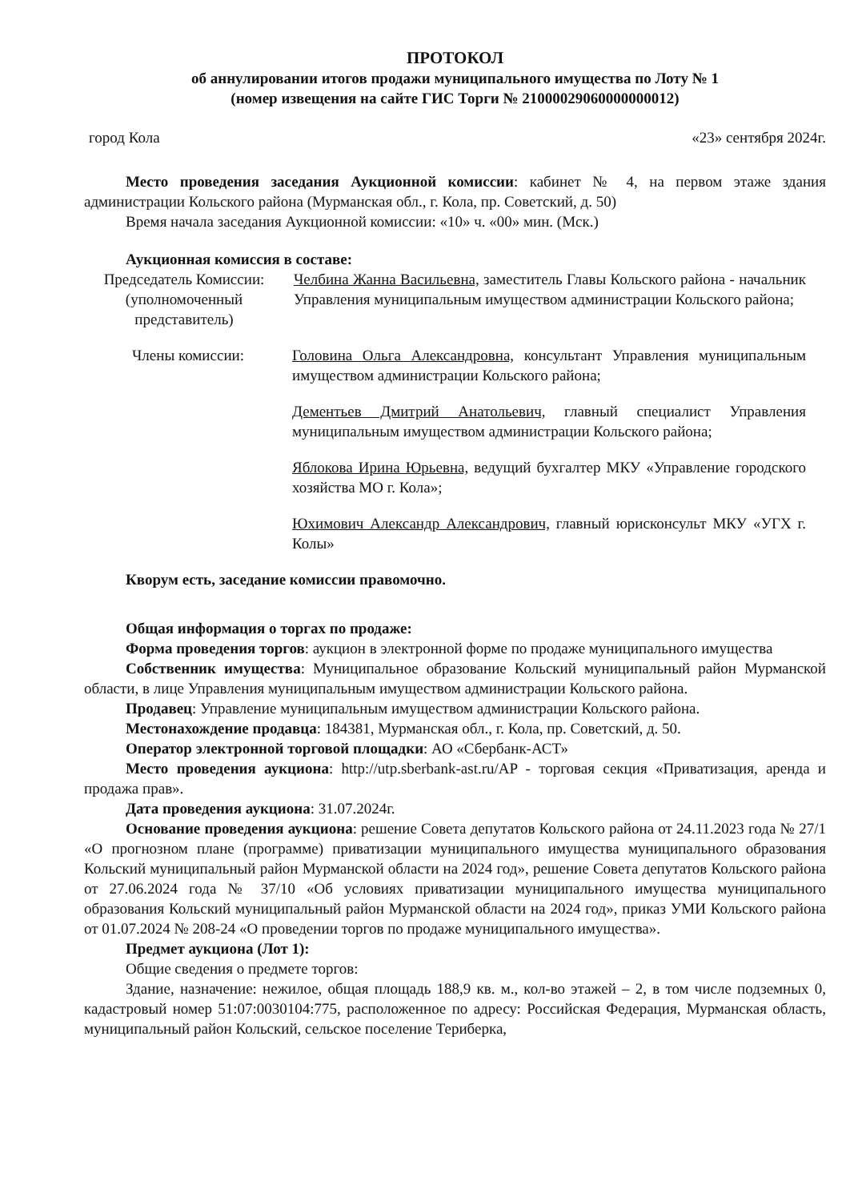ПРОТОКОЛ
об аннулировании итогов продажи муниципального имущества по Лоту № 1
(номер извещения на сайте ГИС Торги № 21000029060000000012)
город Кола «23» сентября 2024г.
Место проведения заседания Аукционной комиссии: кабинет № 4, на первом этаже здания администрации Кольского района (Мурманская обл., г. Кола, пр. Советский, д. 50)
Время начала заседания Аукционной комиссии: «10» ч. «00» мин. (Мск.)
Аукционная комиссия в составе:
Председатель Комиссии: (уполномоченный представитель)
Челбина Жанна Васильевна, заместитель Главы Кольского района - начальник Управления муниципальным имуществом администрации Кольского района;
Члены комиссии: Головина Ольга Александровна, консультант Управления муниципальным имуществом администрации Кольского района;
Дементьев Дмитрий Анатольевич, главный специалист Управления муниципальным имуществом администрации Кольского района;
Яблокова Ирина Юрьевна, ведущий бухгалтер МКУ «Управление городского хозяйства МО г. Кола»;
Юхимович Александр Александрович, главный юрисконсульт МКУ «УГХ г. Колы»
Кворум есть, заседание комиссии правомочно.
Общая информация о торгах по продаже:
Форма проведения торгов: аукцион в электронной форме по продаже муниципального имущества
Собственник имущества: Муниципальное образование Кольский муниципальный район Мурманской области, в лице Управления муниципальным имуществом администрации Кольского района.
Продавец: Управление муниципальным имуществом администрации Кольского района.
Местонахождение продавца: 184381, Мурманская обл., г. Кола, пр. Советский, д. 50.
Оператор электронной торговой площадки: АО «Сбербанк-АСТ»
Место проведения аукциона: http://utp.sberbank-ast.ru/AP - торговая секция «Приватизация, аренда и продажа прав».
Дата проведения аукциона: 31.07.2024г.
Основание проведения аукциона: решение Совета депутатов Кольского района от 24.11.2023 года № 27/1 «О прогнозном плане (программе) приватизации муниципального имущества муниципального образования Кольский муниципальный район Мурманской области на 2024 год», решение Совета депутатов Кольского района от 27.06.2024 года № 37/10 «Об условиях приватизации муниципального имущества муниципального образования Кольский муниципальный район Мурманской области на 2024 год», приказ УМИ Кольского района от 01.07.2024 № 208-24 «О проведении торгов по продаже муниципального имущества».
Предмет аукциона (Лот 1):
Общие сведения о предмете торгов:
Здание, назначение: нежилое, общая площадь 188,9 кв. м., кол-во этажей – 2, в том числе подземных 0, кадастровый номер 51:07:0030104:775, расположенное по адресу: Российская Федерация, Мурманская область, муниципальный район Кольский, сельское поселение Териберка,